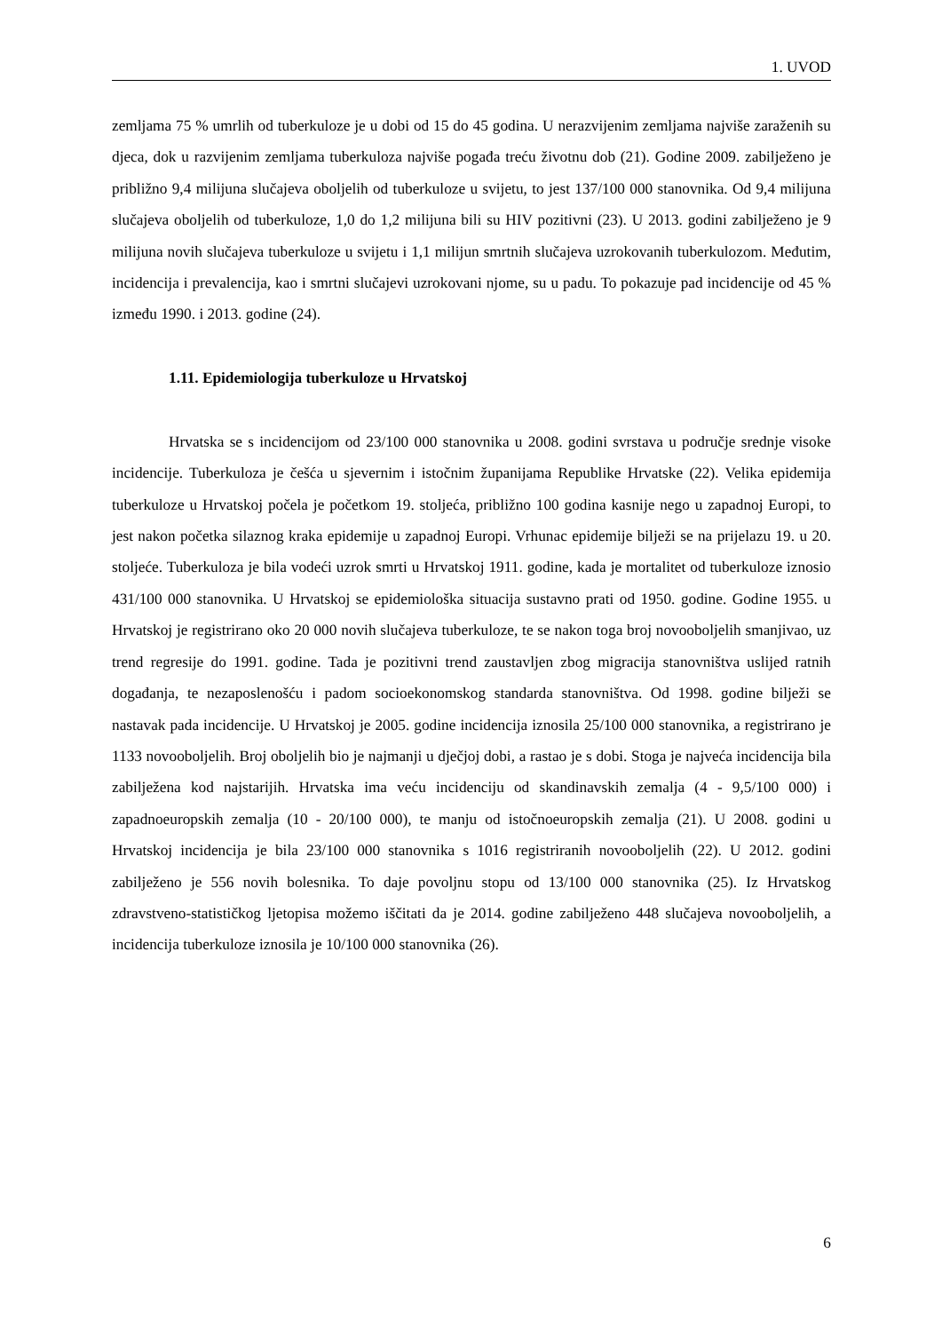1. UVOD
zemljama 75 % umrlih od tuberkuloze je u dobi od 15 do 45 godina. U nerazvijenim zemljama najviše zaraženih su djeca, dok u razvijenim zemljama tuberkuloza najviše pogađa treću životnu dob (21). Godine 2009. zabilježeno je približno 9,4 milijuna slučajeva oboljelih od tuberkuloze u svijetu, to jest 137/100 000 stanovnika. Od 9,4 milijuna slučajeva oboljelih od tuberkuloze, 1,0 do 1,2 milijuna bili su HIV pozitivni (23). U 2013. godini zabilježeno je 9 milijuna novih slučajeva tuberkuloze u svijetu i 1,1 milijun smrtnih slučajeva uzrokovanih tuberkulozom. Međutim, incidencija i prevalencija, kao i smrtni slučajevi uzrokovani njome, su u padu. To pokazuje pad incidencije od 45 % između 1990. i 2013. godine (24).
1.11. Epidemiologija tuberkuloze u Hrvatskoj
Hrvatska se s incidencijom od 23/100 000 stanovnika u 2008. godini svrstava u područje srednje visoke incidencije. Tuberkuloza je češća u sjevernim i istočnim županijama Republike Hrvatske (22). Velika epidemija tuberkuloze u Hrvatskoj počela je početkom 19. stoljeća, približno 100 godina kasnije nego u zapadnoj Europi, to jest nakon početka silaznog kraka epidemije u zapadnoj Europi. Vrhunac epidemije bilježi se na prijelazu 19. u 20. stoljeće. Tuberkuloza je bila vodeći uzrok smrti u Hrvatskoj 1911. godine, kada je mortalitet od tuberkuloze iznosio 431/100 000 stanovnika. U Hrvatskoj se epidemiološka situacija sustavno prati od 1950. godine. Godine 1955. u Hrvatskoj je registrirano oko 20 000 novih slučajeva tuberkuloze, te se nakon toga broj novooboljelih smanjivao, uz trend regresije do 1991. godine. Tada je pozitivni trend zaustavljen zbog migracija stanovništva uslijed ratnih događanja, te nezaposlenošću i padom socioekonomskog standarda stanovništva. Od 1998. godine bilježi se nastavak pada incidencije. U Hrvatskoj je 2005. godine incidencija iznosila 25/100 000 stanovnika, a registrirano je 1133 novooboljelih. Broj oboljelih bio je najmanji u dječjoj dobi, a rastao je s dobi. Stoga je najveća incidencija bila zabilježena kod najstarijih. Hrvatska ima veću incidenciju od skandinavskih zemalja (4 - 9,5/100 000) i zapadnoeuropskih zemalja (10 - 20/100 000), te manju od istočnoeuropskih zemalja (21). U 2008. godini u Hrvatskoj incidencija je bila 23/100 000 stanovnika s 1016 registriranih novooboljelih (22). U 2012. godini zabilježeno je 556 novih bolesnika. To daje povoljnu stopu od 13/100 000 stanovnika (25). Iz Hrvatskog zdravstveno-statističkog ljetopisa možemo iščitati da je 2014. godine zabilježeno 448 slučajeva novooboljelih, a incidencija tuberkuloze iznosila je 10/100 000 stanovnika (26).
6